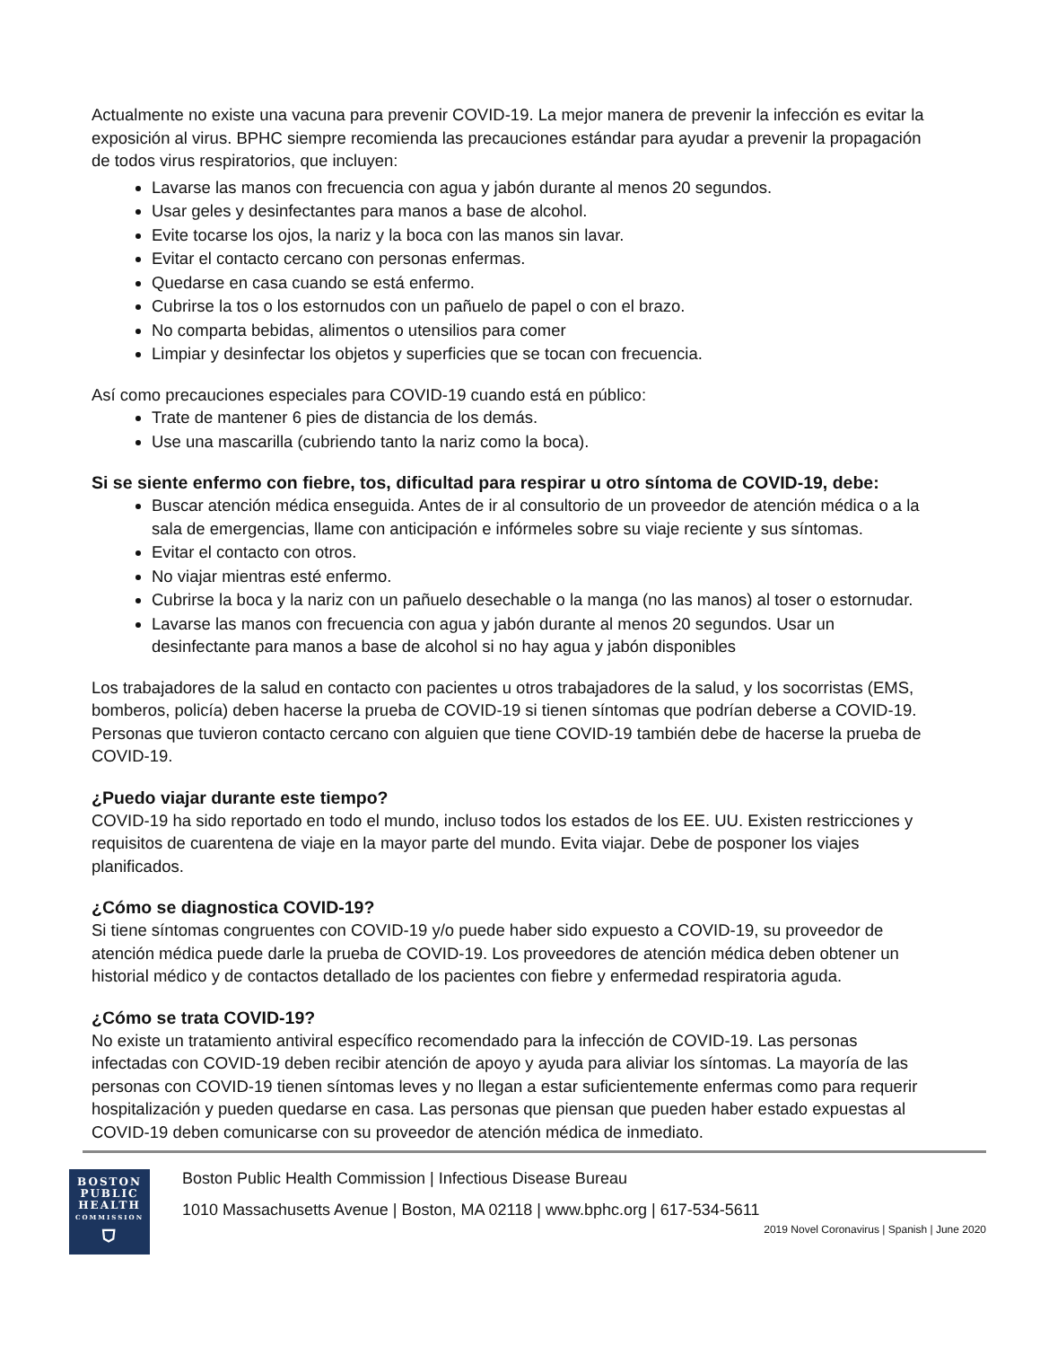Actualmente no existe una vacuna para prevenir COVID-19. La mejor manera de prevenir la infección es evitar la exposición al virus. BPHC siempre recomienda las precauciones estándar para ayudar a prevenir la propagación de todos virus respiratorios, que incluyen:
Lavarse las manos con frecuencia con agua y jabón durante al menos 20 segundos.
Usar geles y desinfectantes para manos a base de alcohol.
Evite tocarse los ojos, la nariz y la boca con las manos sin lavar.
Evitar el contacto cercano con personas enfermas.
Quedarse en casa cuando se está enfermo.
Cubrirse la tos o los estornudos con un pañuelo de papel o con el brazo.
No comparta bebidas, alimentos o utensilios para comer
Limpiar y desinfectar los objetos y superficies que se tocan con frecuencia.
Así como precauciones especiales para COVID-19 cuando está en público:
Trate de mantener 6 pies de distancia de los demás.
Use una mascarilla (cubriendo tanto la nariz como la boca).
Si se siente enfermo con fiebre, tos, dificultad para respirar u otro síntoma de COVID-19, debe:
Buscar atención médica enseguida. Antes de ir al consultorio de un proveedor de atención médica o a la sala de emergencias, llame con anticipación e infórmeles sobre su viaje reciente y sus síntomas.
Evitar el contacto con otros.
No viajar mientras esté enfermo.
Cubrirse la boca y la nariz con un pañuelo desechable o la manga (no las manos) al toser o estornudar.
Lavarse las manos con frecuencia con agua y jabón durante al menos 20 segundos. Usar un desinfectante para manos a base de alcohol si no hay agua y jabón disponibles
Los trabajadores de la salud en contacto con pacientes u otros trabajadores de la salud, y los socorristas (EMS, bomberos, policía) deben hacerse la prueba de COVID-19 si tienen síntomas que podrían deberse a COVID-19. Personas que tuvieron contacto cercano con alguien que tiene COVID-19 también debe de hacerse la prueba de COVID-19.
¿Puedo viajar durante este tiempo?
COVID-19 ha sido reportado en todo el mundo, incluso todos los estados de los EE. UU. Existen restricciones y requisitos de cuarentena de viaje en la mayor parte del mundo. Evita viajar. Debe de posponer los viajes planificados.
¿Cómo se diagnostica COVID-19?
Si tiene síntomas congruentes con COVID-19 y/o puede haber sido expuesto a COVID-19, su proveedor de atención médica puede darle la prueba de COVID-19. Los proveedores de atención médica deben obtener un historial médico y de contactos detallado de los pacientes con fiebre y enfermedad respiratoria aguda.
¿Cómo se trata COVID-19?
No existe un tratamiento antiviral específico recomendado para la infección de COVID-19. Las personas infectadas con COVID-19 deben recibir atención de apoyo y ayuda para aliviar los síntomas. La mayoría de las personas con COVID-19 tienen síntomas leves y no llegan a estar suficientemente enfermas como para requerir hospitalización y pueden quedarse en casa. Las personas que piensan que pueden haber estado expuestas al COVID-19 deben comunicarse con su proveedor de atención médica de inmediato.
BOSTON
PUBLIC
HEALTH
COMMISSION
⛉
Boston Public Health Commission | Infectious Disease Bureau
1010 Massachusetts Avenue | Boston, MA 02118 | www.bphc.org | 617-534-5611
2019 Novel Coronavirus | Spanish | June 2020